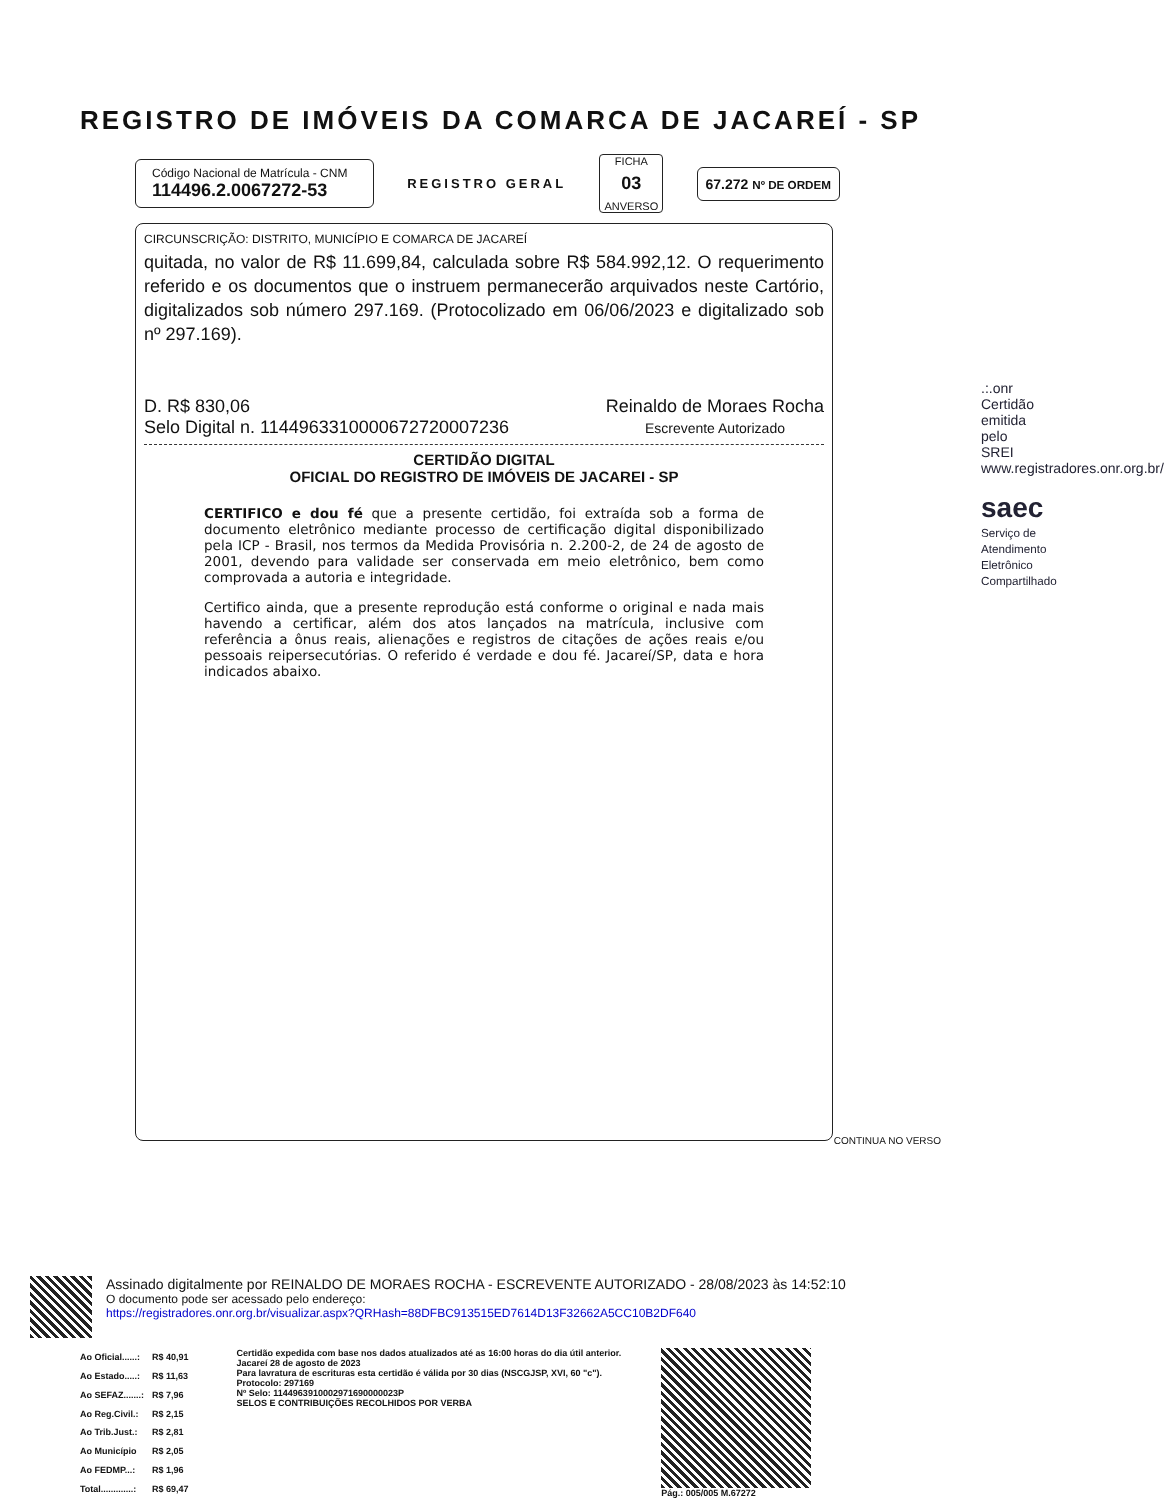REGISTRO DE IMÓVEIS DA COMARCA DE JACAREÍ - SP
Código Nacional de Matrícula - CNM
114496.2.0067272-53
REGISTRO GERAL
FICHA
03
ANVERSO
67.272 Nº DE ORDEM
CIRCUNSCRIÇÃO: DISTRITO, MUNICÍPIO E COMARCA DE JACAREÍ
quitada, no valor de R$ 11.699,84, calculada sobre R$ 584.992,12. O requerimento referido e os documentos que o instruem permanecerão arquivados neste Cartório, digitalizados sob número 297.169. (Protocolizado em 06/06/2023 e digitalizado sob nº 297.169).
D. R$ 830,06
Selo Digital n. 1144963310000672720007236
Reinaldo de Moraes Rocha
Escrevente Autorizado
CERTIDÃO DIGITAL
OFICIAL DO REGISTRO DE IMÓVEIS DE JACAREI - SP
CERTIFICO e dou fé que a presente certidão, foi extraída sob a forma de documento eletrônico mediante processo de certificação digital disponibilizado pela ICP - Brasil, nos termos da Medida Provisória n. 2.200-2, de 24 de agosto de 2001, devendo para validade ser conservada em meio eletrônico, bem como comprovada a autoria e integridade.
Certifico ainda, que a presente reprodução está conforme o original e nada mais havendo a certificar, além dos atos lançados na matrícula, inclusive com referência a ônus reais, alienações e registros de citações de ações reais e/ou pessoais reipersecutórias. O referido é verdade e dou fé. Jacareí/SP, data e hora indicados abaixo.
CONTINUA NO VERSO
.:.onr
Certidão emitida pelo SREI www.registradores.onr.org.br/
saec
Serviço de Atendimento Eletrônico Compartilhado
Assinado digitalmente por REINALDO DE MORAES ROCHA - ESCREVENTE AUTORIZADO - 28/08/2023 às 14:52:10
O documento pode ser acessado pelo endereço:
https://registradores.onr.org.br/visualizar.aspx?QRHash=88DFBC913515ED7614D13F32662A5CC10B2DF640
| Ao Oficial......: | R$ 40,91 |
| Ao Estado.....: | R$ 11,63 |
| Ao SEFAZ.......: | R$ 7,96 |
| Ao Reg.Civil.: | R$ 2,15 |
| Ao Trib.Just.: | R$ 2,81 |
| Ao Município | R$ 2,05 |
| Ao FEDMP...: | R$ 1,96 |
| Total.............: | R$ 69,47 |
Certidão expedida com base nos dados atualizados até as 16:00 horas do dia útil anterior.
Jacareí 28 de agosto de 2023
Para lavratura de escrituras esta certidão é válida por 30 dias (NSCGJSP, XVI, 60 "c").
Protocolo: 297169
Nº Selo: 1144963910002971690000023P
SELOS E CONTRIBUIÇÕES RECOLHIDOS POR VERBA
Pág.: 005/005 M.67272